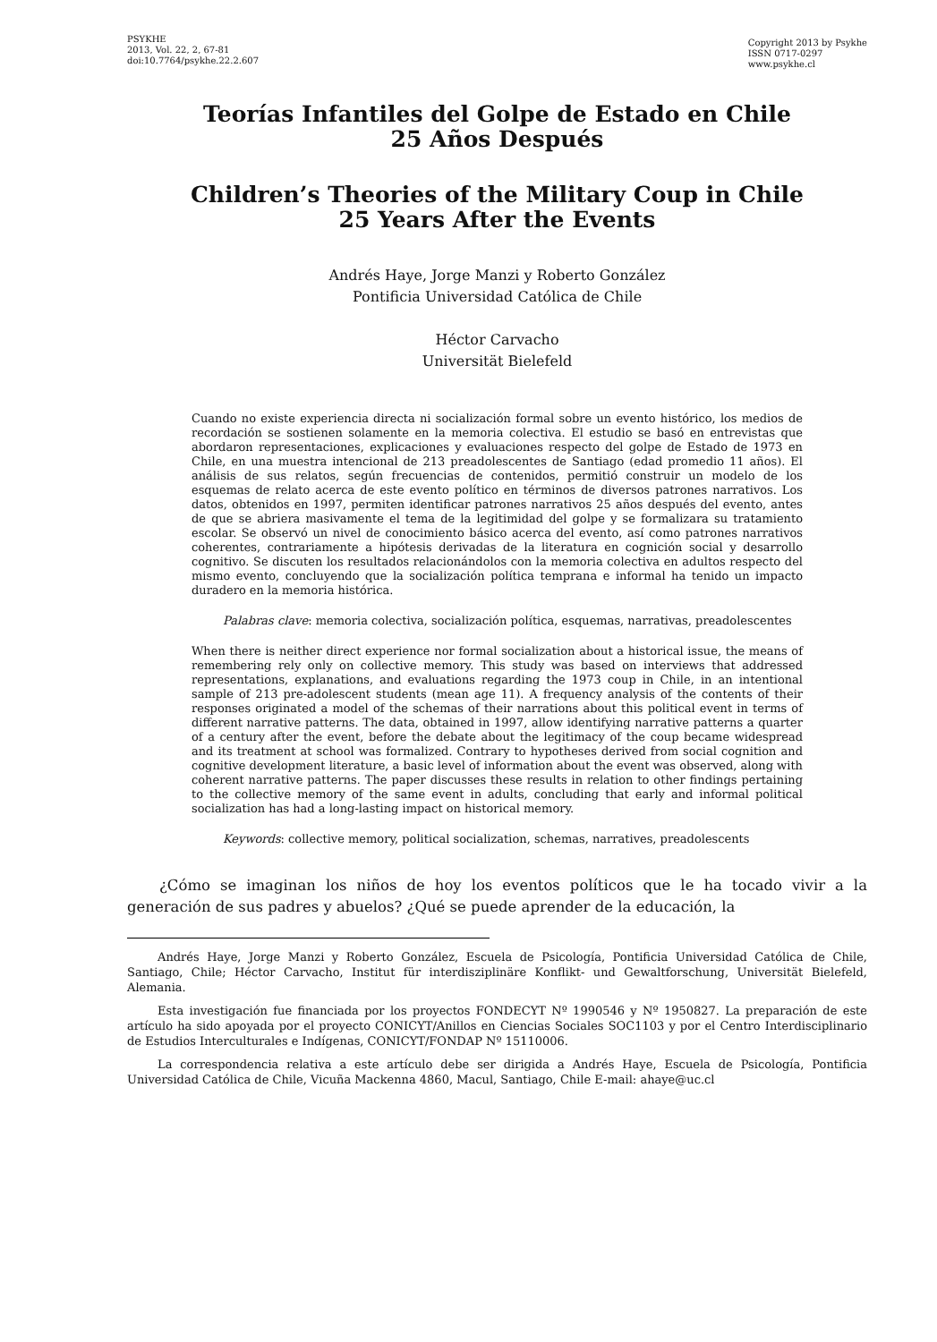PSYKHE
2013, Vol. 22, 2, 67-81
doi:10.7764/psykhe.22.2.607
Copyright 2013 by Psykhe
ISSN 0717-0297
www.psykhe.cl
Teorías Infantiles del Golpe de Estado en Chile
25 Años Después
Children’s Theories of the Military Coup in Chile
25 Years After the Events
Andrés Haye, Jorge Manzi y Roberto González
Pontificia Universidad Católica de Chile
Héctor Carvacho
Universität Bielefeld
Cuando no existe experiencia directa ni socialización formal sobre un evento histórico, los medios de recordación se sostienen solamente en la memoria colectiva. El estudio se basó en entrevistas que abordaron representaciones, explicaciones y evaluaciones respecto del golpe de Estado de 1973 en Chile, en una muestra intencional de 213 preadolescentes de Santiago (edad promedio 11 años). El análisis de sus relatos, según frecuencias de contenidos, permitió construir un modelo de los esquemas de relato acerca de este evento político en términos de diversos patrones narrativos. Los datos, obtenidos en 1997, permiten identificar patrones narrativos 25 años después del evento, antes de que se abriera masivamente el tema de la legitimidad del golpe y se formalizara su tratamiento escolar. Se observó un nivel de conocimiento básico acerca del evento, así como patrones narrativos coherentes, contrariamente a hipótesis derivadas de la literatura en cognición social y desarrollo cognitivo. Se discuten los resultados relacionándolos con la memoria colectiva en adultos respecto del mismo evento, concluyendo que la socialización política temprana e informal ha tenido un impacto duradero en la memoria histórica.
Palabras clave: memoria colectiva, socialización política, esquemas, narrativas, preadolescentes
When there is neither direct experience nor formal socialization about a historical issue, the means of remembering rely only on collective memory. This study was based on interviews that addressed representations, explanations, and evaluations regarding the 1973 coup in Chile, in an intentional sample of 213 pre-adolescent students (mean age 11). A frequency analysis of the contents of their responses originated a model of the schemas of their narrations about this political event in terms of different narrative patterns. The data, obtained in 1997, allow identifying narrative patterns a quarter of a century after the event, before the debate about the legitimacy of the coup became widespread and its treatment at school was formalized. Contrary to hypotheses derived from social cognition and cognitive development literature, a basic level of information about the event was observed, along with coherent narrative patterns. The paper discusses these results in relation to other findings pertaining to the collective memory of the same event in adults, concluding that early and informal political socialization has had a long-lasting impact on historical memory.
Keywords: collective memory, political socialization, schemas, narratives, preadolescents
¿Cómo se imaginan los niños de hoy los eventos políticos que le ha tocado vivir a la generación de sus padres y abuelos? ¿Qué se puede aprender de la educación, la
Andrés Haye, Jorge Manzi y Roberto González, Escuela de Psicología, Pontificia Universidad Católica de Chile, Santiago, Chile; Héctor Carvacho, Institut für interdisziplinäre Konflikt- und Gewaltforschung, Universität Bielefeld, Alemania.
Esta investigación fue financiada por los proyectos FONDECYT Nº 1990546 y Nº 1950827. La preparación de este artículo ha sido apoyada por el proyecto CONICYT/Anillos en Ciencias Sociales SOC1103 y por el Centro Interdisciplinario de Estudios Interculturales e Indígenas, CONICYT/FONDAP Nº 15110006.
La correspondencia relativa a este artículo debe ser dirigida a Andrés Haye, Escuela de Psicología, Pontificia Universidad Católica de Chile, Vicuña Mackenna 4860, Macul, Santiago, Chile E-mail: ahaye@uc.cl